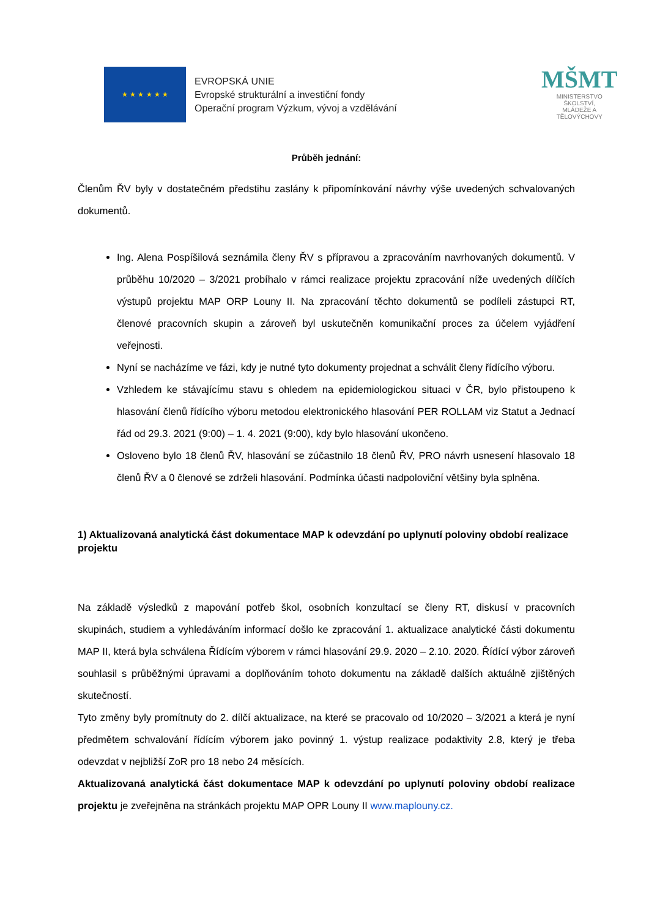★ ★ ★ ★ ★ ★
EVROPSKÁ UNIE
Evropské strukturální a investiční fondy
Operační program Výzkum, vývoj a vzdělávání
MŠMT
MINISTERSTVO ŠKOLSTVÍ,
MLÁDEŽE A TĚLOVÝCHOVY
Průběh jednání:
Členům ŘV byly v dostatečném předstihu zaslány k připomínkování návrhy výše uvedených schvalovaných dokumentů.
Ing. Alena Pospíšilová seznámila členy ŘV s přípravou a zpracováním navrhovaných dokumentů. V průběhu 10/2020 – 3/2021 probíhalo v rámci realizace projektu zpracování níže uvedených dílčích výstupů projektu MAP ORP Louny II. Na zpracování těchto dokumentů se podíleli zástupci RT, členové pracovních skupin a zároveň byl uskutečněn komunikační proces za účelem vyjádření veřejnosti.
Nyní se nacházíme ve fázi, kdy je nutné tyto dokumenty projednat a schválit členy řídícího výboru.
Vzhledem ke stávajícímu stavu s ohledem na epidemiologickou situaci v ČR, bylo přistoupeno k hlasování členů řídícího výboru metodou elektronického hlasování PER ROLLAM viz Statut a Jednací řád od 29.3. 2021 (9:00) – 1. 4. 2021 (9:00), kdy bylo hlasování ukončeno.
Osloveno bylo 18 členů ŘV, hlasování se zúčastnilo 18 členů ŘV, PRO návrh usnesení hlasovalo 18 členů ŘV a 0 členové se zdrželi hlasování. Podmínka účasti nadpoloviční většiny byla splněna.
1) Aktualizovaná analytická část dokumentace MAP k odevzdání po uplynutí poloviny období realizace projektu
Na základě výsledků z mapování potřeb škol, osobních konzultací se členy RT, diskusí v pracovních skupinách, studiem a vyhledáváním informací došlo ke zpracování 1. aktualizace analytické části dokumentu MAP II, která byla schválena Řídícím výborem v rámci hlasování 29.9. 2020 – 2.10. 2020. Řídící výbor zároveň souhlasil s průběžnými úpravami a doplňováním tohoto dokumentu na základě dalších aktuálně zjištěných skutečností.
Tyto změny byly promítnuty do 2. dílčí aktualizace, na které se pracovalo od 10/2020 – 3/2021 a která je nyní předmětem schvalování řídícím výborem jako povinný 1. výstup realizace podaktivity 2.8, který je třeba odevzdat v nejbližší ZoR pro 18 nebo 24 měsících.
Aktualizovaná analytická část dokumentace MAP k odevzdání po uplynutí poloviny období realizace projektu je zveřejněna na stránkách projektu MAP OPR Louny II www.maplouny.cz.